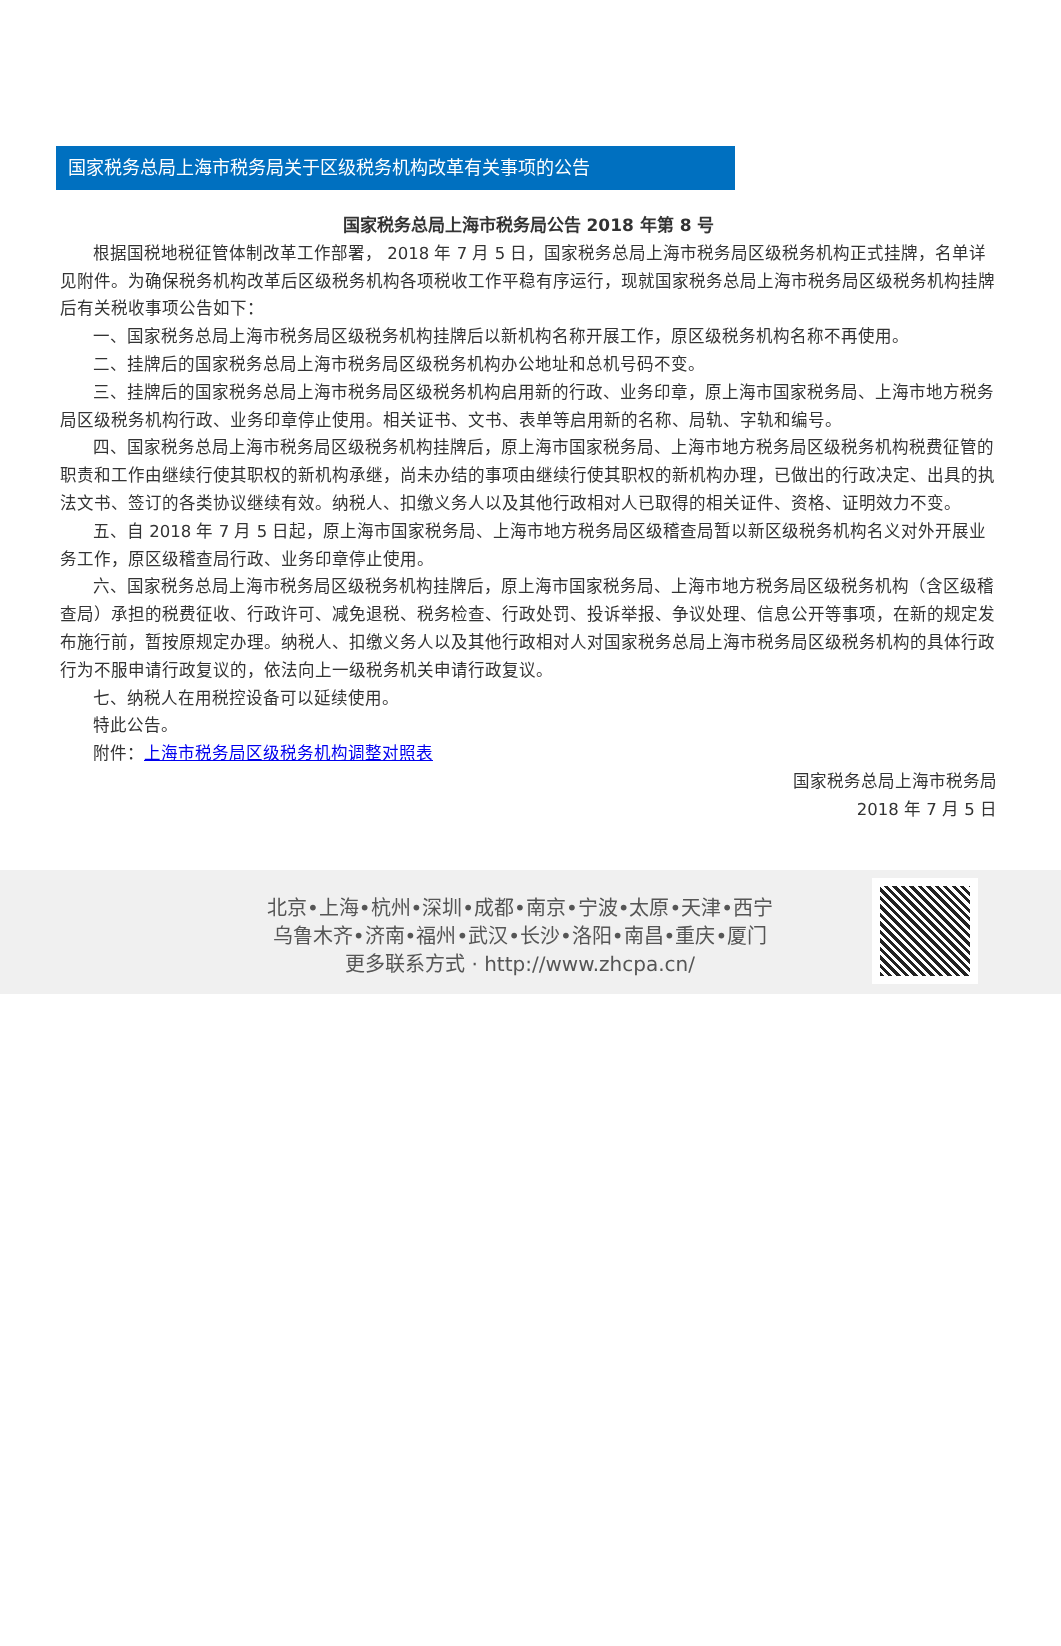国家税务总局上海市税务局关于区级税务机构改革有关事项的公告
国家税务总局上海市税务局公告 2018 年第 8 号
根据国税地税征管体制改革工作部署， 2018 年 7 月 5 日，国家税务总局上海市税务局区级税务机构正式挂牌，名单详见附件。为确保税务机构改革后区级税务机构各项税收工作平稳有序运行，现就国家税务总局上海市税务局区级税务机构挂牌后有关税收事项公告如下：
一、国家税务总局上海市税务局区级税务机构挂牌后以新机构名称开展工作，原区级税务机构名称不再使用。
二、挂牌后的国家税务总局上海市税务局区级税务机构办公地址和总机号码不变。
三、挂牌后的国家税务总局上海市税务局区级税务机构启用新的行政、业务印章，原上海市国家税务局、上海市地方税务局区级税务机构行政、业务印章停止使用。相关证书、文书、表单等启用新的名称、局轨、字轨和编号。
四、国家税务总局上海市税务局区级税务机构挂牌后，原上海市国家税务局、上海市地方税务局区级税务机构税费征管的职责和工作由继续行使其职权的新机构承继，尚未办结的事项由继续行使其职权的新机构办理，已做出的行政决定、出具的执法文书、签订的各类协议继续有效。纳税人、扣缴义务人以及其他行政相对人已取得的相关证件、资格、证明效力不变。
五、自 2018 年 7 月 5 日起，原上海市国家税务局、上海市地方税务局区级稽查局暂以新区级税务机构名义对外开展业务工作，原区级稽查局行政、业务印章停止使用。
六、国家税务总局上海市税务局区级税务机构挂牌后，原上海市国家税务局、上海市地方税务局区级税务机构（含区级稽查局）承担的税费征收、行政许可、减免退税、税务检查、行政处罚、投诉举报、争议处理、信息公开等事项，在新的规定发布施行前，暂按原规定办理。纳税人、扣缴义务人以及其他行政相对人对国家税务总局上海市税务局区级税务机构的具体行政行为不服申请行政复议的，依法向上一级税务机关申请行政复议。
七、纳税人在用税控设备可以延续使用。
特此公告。
附件：上海市税务局区级税务机构调整对照表
国家税务总局上海市税务局
2018 年 7 月 5 日
北京•上海•杭州•深圳•成都•南京•宁波•太原•天津•西宁
乌鲁木齐•济南•福州•武汉•长沙•洛阳•南昌•重庆•厦门
更多联系方式 · http://www.zhcpa.cn/